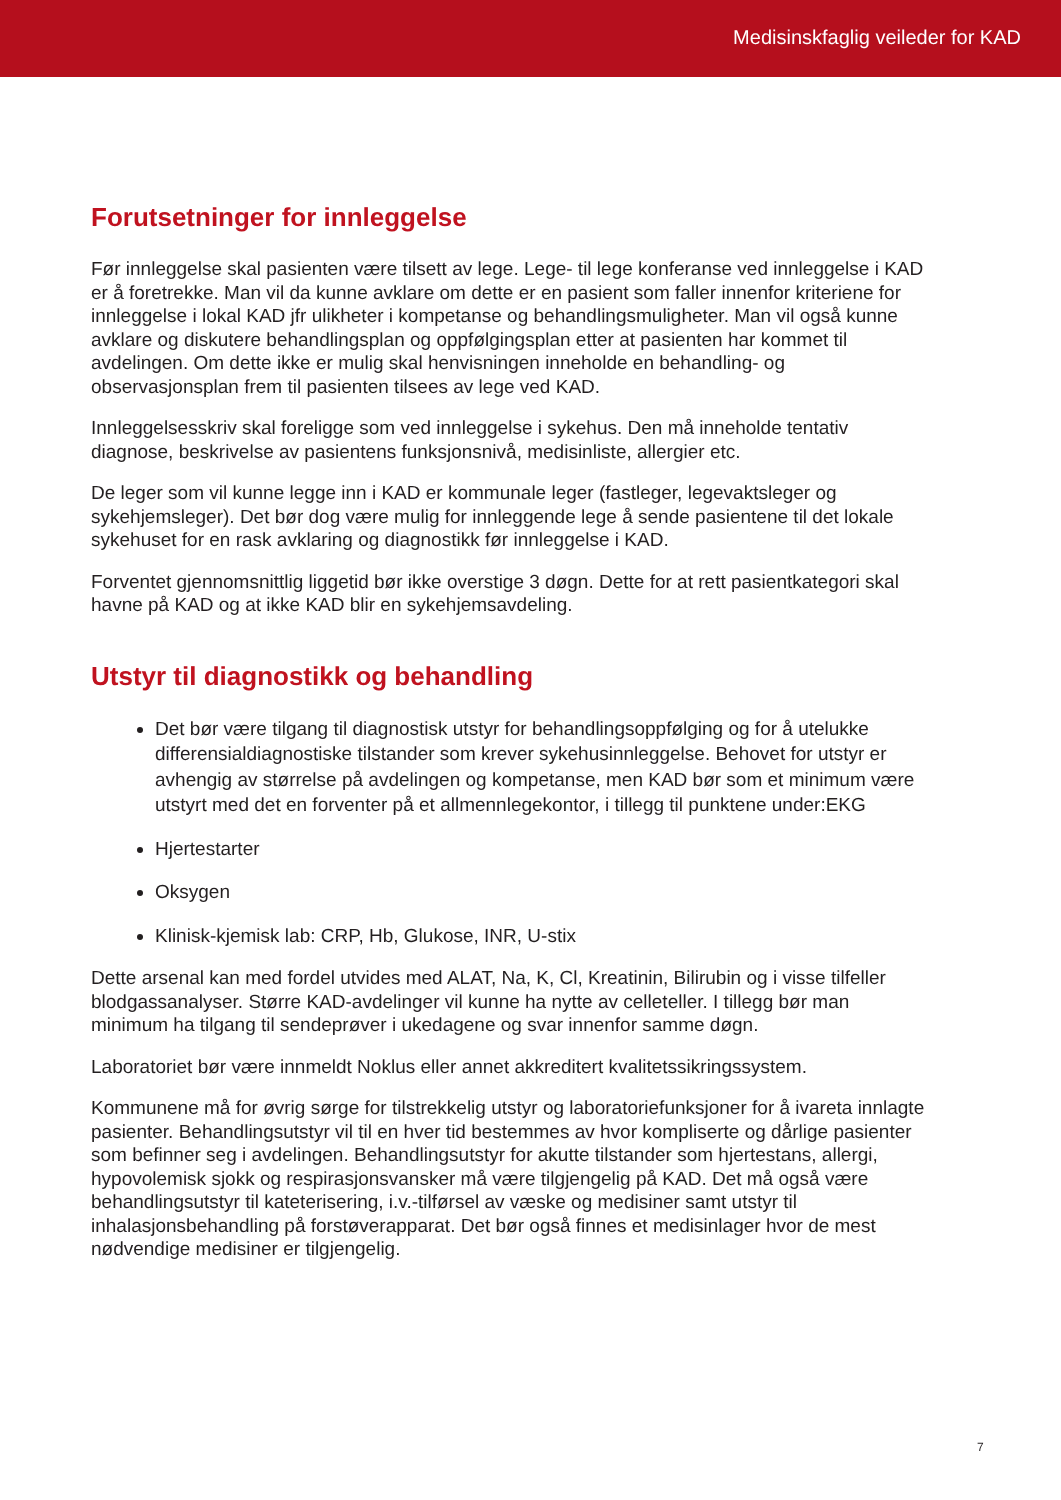Medisinskfaglig veileder for KAD
Forutsetninger for innleggelse
Før innleggelse skal pasienten være tilsett av lege. Lege- til lege konferanse ved innleggelse i KAD er å foretrekke. Man vil da kunne avklare om dette er en pasient som faller innenfor kriteriene for innleggelse i lokal KAD jfr ulikheter i kompetanse og behandlingsmuligheter. Man vil også kunne avklare og diskutere behandlingsplan og oppfølgingsplan etter at pasienten har kommet til avdelingen. Om dette ikke er mulig skal henvisningen inneholde en behandling- og observasjonsplan frem til pasienten tilsees av lege ved KAD.
Innleggelsesskriv skal foreligge som ved innleggelse i sykehus. Den må inneholde tentativ diagnose, beskrivelse av pasientens funksjonsnivå, medisinliste, allergier etc.
De leger som vil kunne legge inn i KAD er kommunale leger (fastleger, legevaktsleger og sykehjemsleger). Det bør dog være mulig for innleggende lege å sende pasientene til det lokale sykehuset for en rask avklaring og diagnostikk før innleggelse i KAD.
Forventet gjennomsnittlig liggetid bør ikke overstige 3 døgn. Dette for at rett pasientkategori skal havne på KAD og at ikke KAD blir en sykehjemsavdeling.
Utstyr til diagnostikk og behandling
Det bør være tilgang til diagnostisk utstyr for behandlingsoppfølging og for å utelukke differensialdiagnostiske tilstander som krever sykehusinnleggelse. Behovet for utstyr er avhengig av størrelse på avdelingen og kompetanse, men KAD bør som et minimum være utstyrt med det en forventer på et allmennlegekontor, i tillegg til punktene under:EKG
Hjertestarter
Oksygen
Klinisk-kjemisk lab: CRP, Hb, Glukose, INR, U-stix
Dette arsenal kan med fordel utvides med ALAT, Na, K, Cl, Kreatinin, Bilirubin og i visse tilfeller blodgassanalyser. Større KAD-avdelinger vil kunne ha nytte av celleteller. I tillegg bør man minimum ha tilgang til sendeprøver i ukedagene og svar innenfor samme døgn.
Laboratoriet bør være innmeldt Noklus eller annet akkreditert kvalitetssikringssystem.
Kommunene må for øvrig sørge for tilstrekkelig utstyr og laboratoriefunksjoner for å ivareta innlagte pasienter. Behandlingsutstyr vil til en hver tid bestemmes av hvor kompliserte og dårlige pasienter som befinner seg i avdelingen. Behandlingsutstyr for akutte tilstander som hjertestans, allergi, hypovolemisk sjokk og respirasjonsvansker må være tilgjengelig på KAD. Det må også være behandlingsutstyr til kateterisering, i.v.-tilførsel av væske og medisiner samt utstyr til inhalasjonsbehandling på forstøverapparat. Det bør også finnes et medisinlager hvor de mest nødvendige medisiner er tilgjengelig.
7